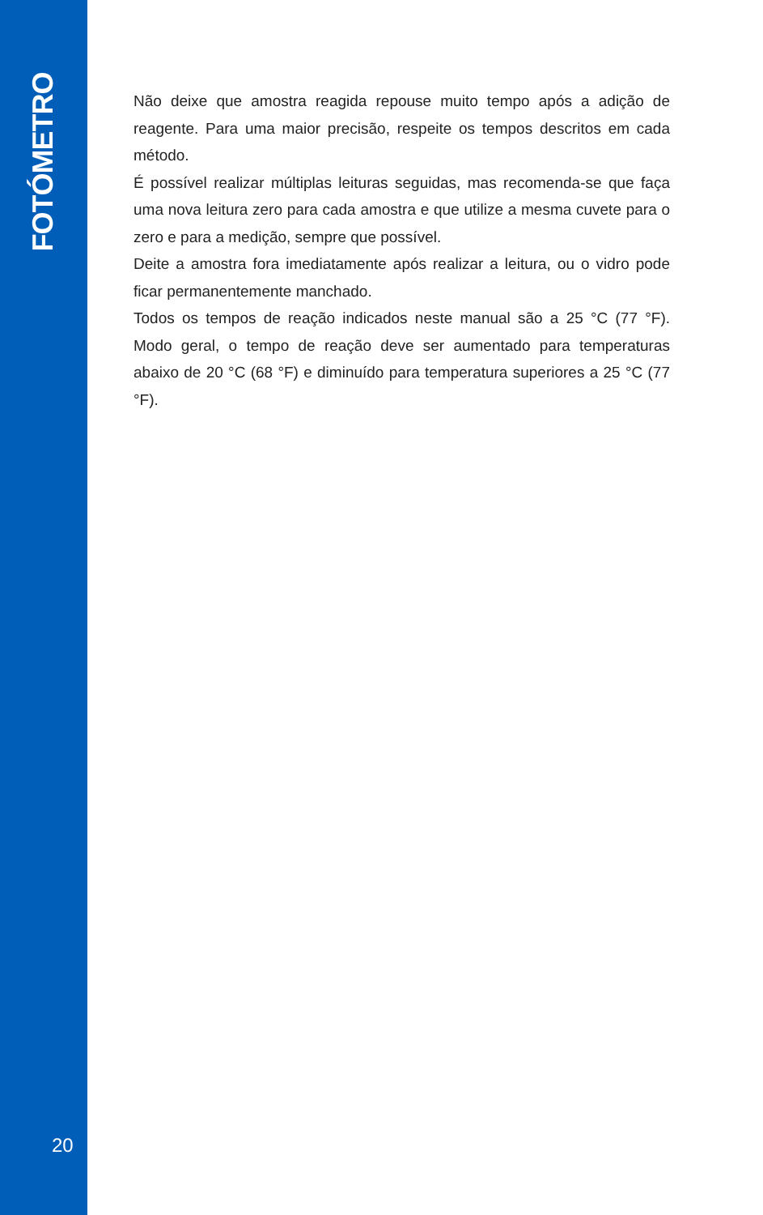FOTÓMETRO
Não deixe que amostra reagida repouse muito tempo após a adição de reagente. Para uma maior precisão, respeite os tempos descritos em cada método.
É possível realizar múltiplas leituras seguidas, mas recomenda-se que faça uma nova leitura zero para cada amostra e que utilize a mesma cuvete para o zero e para a medição, sempre que possível.
Deite a amostra fora imediatamente após realizar a leitura, ou o vidro pode ficar permanentemente manchado.
Todos os tempos de reação indicados neste manual são a 25 °C (77 °F). Modo geral, o tempo de reação deve ser aumentado para temperaturas abaixo de 20 °C (68 °F) e diminuído para temperatura superiores a 25 °C (77 °F).
20